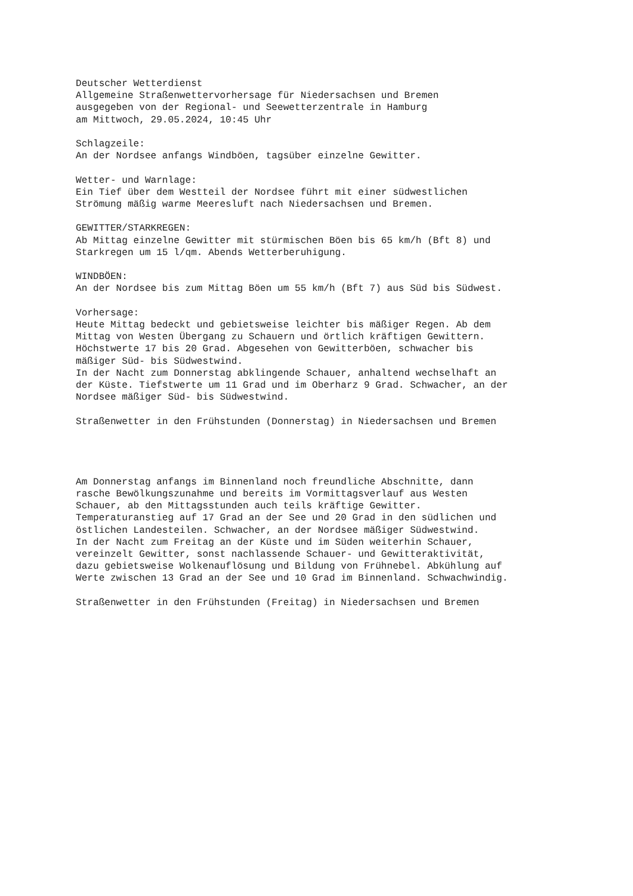Deutscher Wetterdienst
Allgemeine Straßenwettervorhersage für Niedersachsen und Bremen
ausgegeben von der Regional- und Seewetterzentrale in Hamburg
am Mittwoch, 29.05.2024, 10:45 Uhr

Schlagzeile:
An der Nordsee anfangs Windböen, tagsüber einzelne Gewitter.

Wetter- und Warnlage:
Ein Tief über dem Westteil der Nordsee führt mit einer südwestlichen
Strömung mäßig warme Meeresluft nach Niedersachsen und Bremen.

GEWITTER/STARKREGEN:
Ab Mittag einzelne Gewitter mit stürmischen Böen bis 65 km/h (Bft 8) und
Starkregen um 15 l/qm. Abends Wetterberuhigung.

WINDBÖEN:
An der Nordsee bis zum Mittag Böen um 55 km/h (Bft 7) aus Süd bis Südwest.

Vorhersage:
Heute Mittag bedeckt und gebietsweise leichter bis mäßiger Regen. Ab dem
Mittag von Westen Übergang zu Schauern und örtlich kräftigen Gewittern.
Höchstwerte 17 bis 20 Grad. Abgesehen von Gewitterböen, schwacher bis
mäßiger Süd- bis Südwestwind.
In der Nacht zum Donnerstag abklingende Schauer, anhaltend wechselhaft an
der Küste. Tiefstwerte um 11 Grad und im Oberharz 9 Grad. Schwacher, an der
Nordsee mäßiger Süd- bis Südwestwind.

Straßenwetter in den Frühstunden (Donnerstag) in Niedersachsen und Bremen




Am Donnerstag anfangs im Binnenland noch freundliche Abschnitte, dann
rasche Bewölkungszunahme und bereits im Vormittagsverlauf aus Westen
Schauer, ab den Mittagsstunden auch teils kräftige Gewitter.
Temperaturanstieg auf 17 Grad an der See und 20 Grad in den südlichen und
östlichen Landesteilen. Schwacher, an der Nordsee mäßiger Südwestwind.
In der Nacht zum Freitag an der Küste und im Süden weiterhin Schauer,
vereinzelt Gewitter, sonst nachlassende Schauer- und Gewitteraktivität,
dazu gebietsweise Wolkenauflösung und Bildung von Frühnebel. Abkühlung auf
Werte zwischen 13 Grad an der See und 10 Grad im Binnenland. Schwachwindig.

Straßenwetter in den Frühstunden (Freitag) in Niedersachsen und Bremen